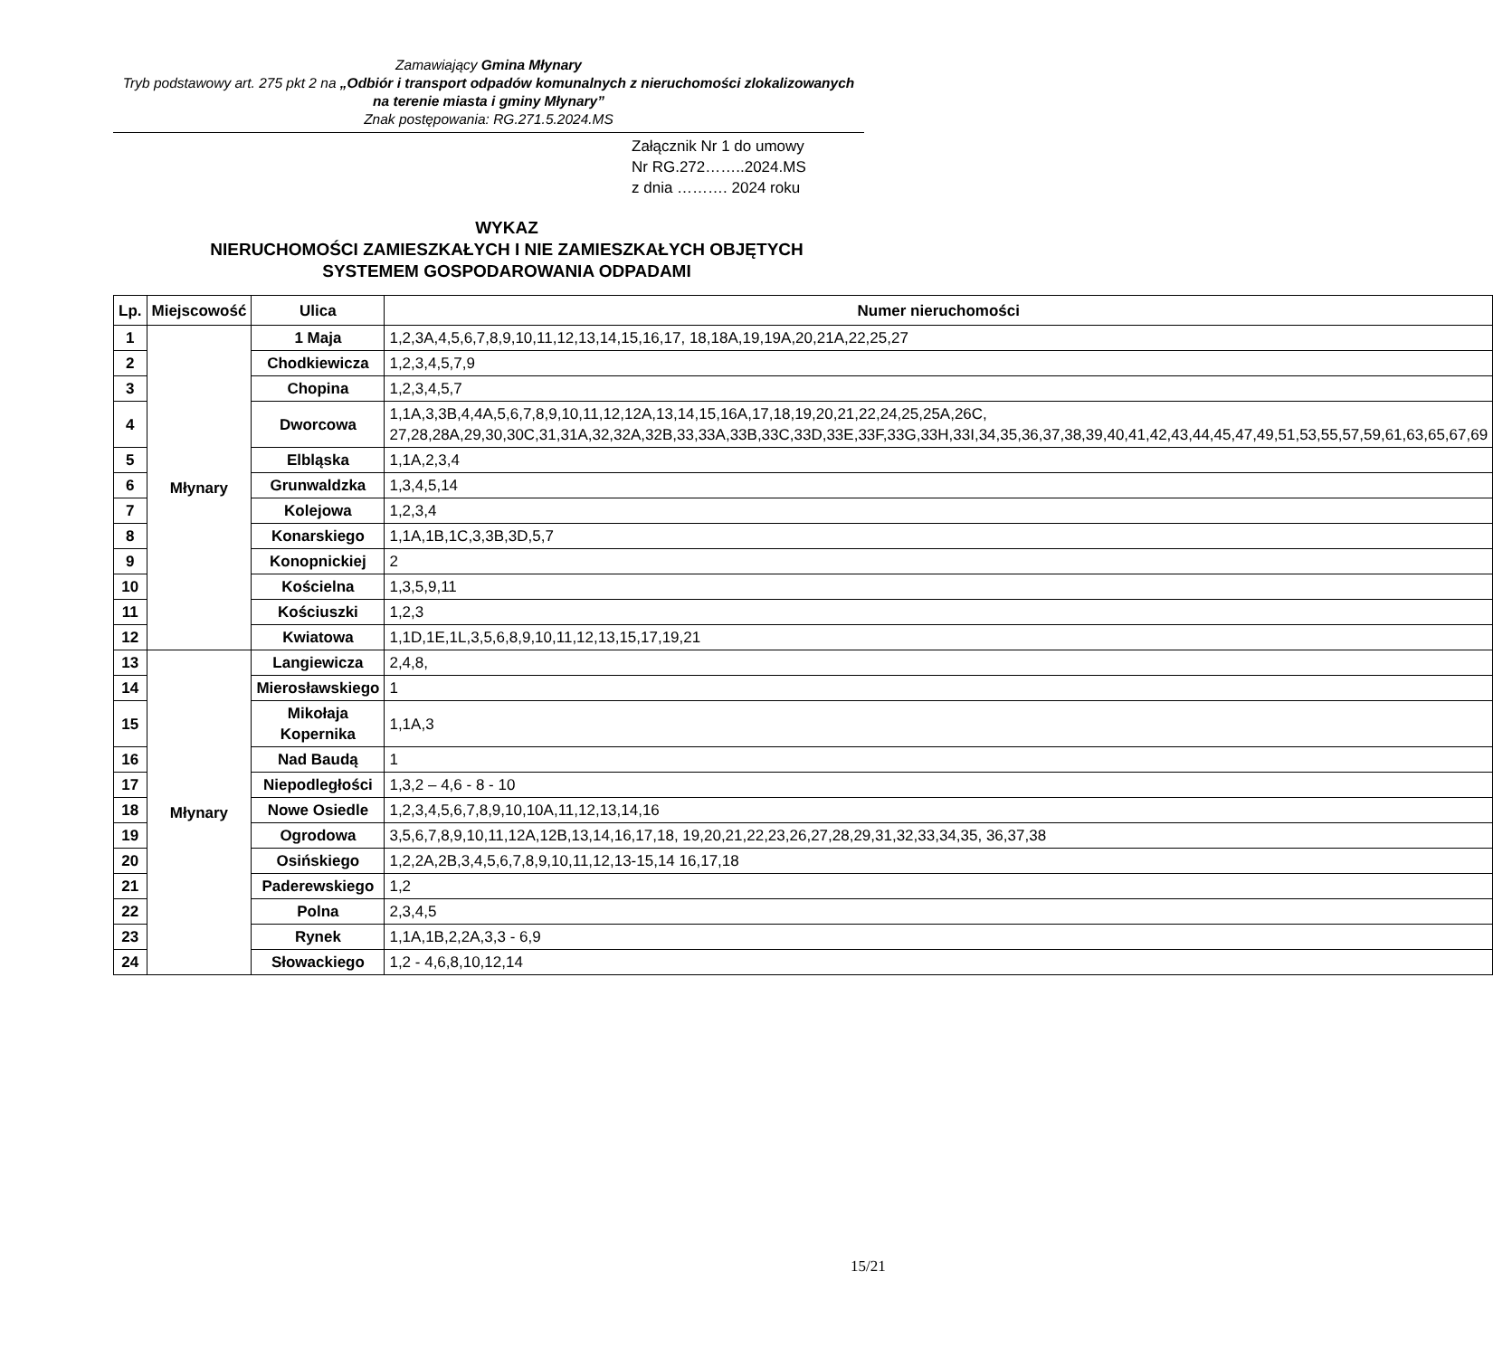Zamawiający Gmina Młynary
Tryb podstawowy art. 275 pkt 2 na „Odbiór i transport odpadów komunalnych z nieruchomości zlokalizowanych na terenie miasta i gminy Młynary”
Znak postępowania: RG.271.5.2024.MS
Załącznik Nr 1 do umowy
Nr RG.272……..2024.MS
z dnia ………. 2024 roku
WYKAZ
NIERUCHOMOŚCI ZAMIESZKAŁYCH I NIE ZAMIESZKAŁYCH OBJĘTYCH
SYSTEMEM GOSPODAROWANIA ODPADAMI
| Lp. | Miejscowość | Ulica | Numer nieruchomości |
| --- | --- | --- | --- |
| 1 | Młynary | 1 Maja | 1,2,3A,4,5,6,7,8,9,10,11,12,13,14,15,16,17, 18,18A,19,19A,20,21A,22,25,27 |
| 2 | | Chodkiewicza | 1,2,3,4,5,7,9 |
| 3 | | Chopina | 1,2,3,4,5,7 |
| 4 | | Dworcowa | 1,1A,3,3B,4,4A,5,6,7,8,9,10,11,12,12A,13,14,15,16A,17,18,19,20,21,22,24,25,25A,26C, 27,28,28A,29,30,30C,31,31A,32,32A,32B,33,33A,33B,33C,33D,33E,33F,33G,33H,33I,34,35,36,37,38,39,40,41,42,43,44,45,47,49,51,53,55,57,59,61,63,65,67,69 |
| 5 | | Elbląska | 1,1A,2,3,4 |
| 6 | | Grunwaldzka | 1,3,4,5,14 |
| 7 | | Kolejowa | 1,2,3,4 |
| 8 | | Konarskiego | 1,1A,1B,1C,3,3B,3D,5,7 |
| 9 | | Konopnickiej | 2 |
| 10 | | Kościelna | 1,3,5,9,11 |
| 11 | | Kościuszki | 1,2,3 |
| 12 | | Kwiatowa | 1,1D,1E,1L,3,5,6,8,9,10,11,12,13,15,17,19,21 |
| 13 | Młynary | Langiewicza | 2,4,8, |
| 14 | | Mierosławskiego | 1 |
| 15 | | Mikołaja Kopernika | 1,1A,3 |
| 16 | | Nad Baudą | 1 |
| 17 | | Niepodległości | 1,3,2 – 4,6 - 8 - 10 |
| 18 | | Nowe Osiedle | 1,2,3,4,5,6,7,8,9,10,10A,11,12,13,14,16 |
| 19 | | Ogrodowa | 3,5,6,7,8,9,10,11,12A,12B,13,14,16,17,18, 19,20,21,22,23,26,27,28,29,31,32,33,34,35, 36,37,38 |
| 20 | | Osińskiego | 1,2,2A,2B,3,4,5,6,7,8,9,10,11,12,13-15,14 16,17,18 |
| 21 | | Paderewskiego | 1,2 |
| 22 | | Polna | 2,3,4,5 |
| 23 | | Rynek | 1,1A,1B,2,2A,3,3 - 6,9 |
| 24 | | Słowackiego | 1,2 - 4,6,8,10,12,14 |
15/21